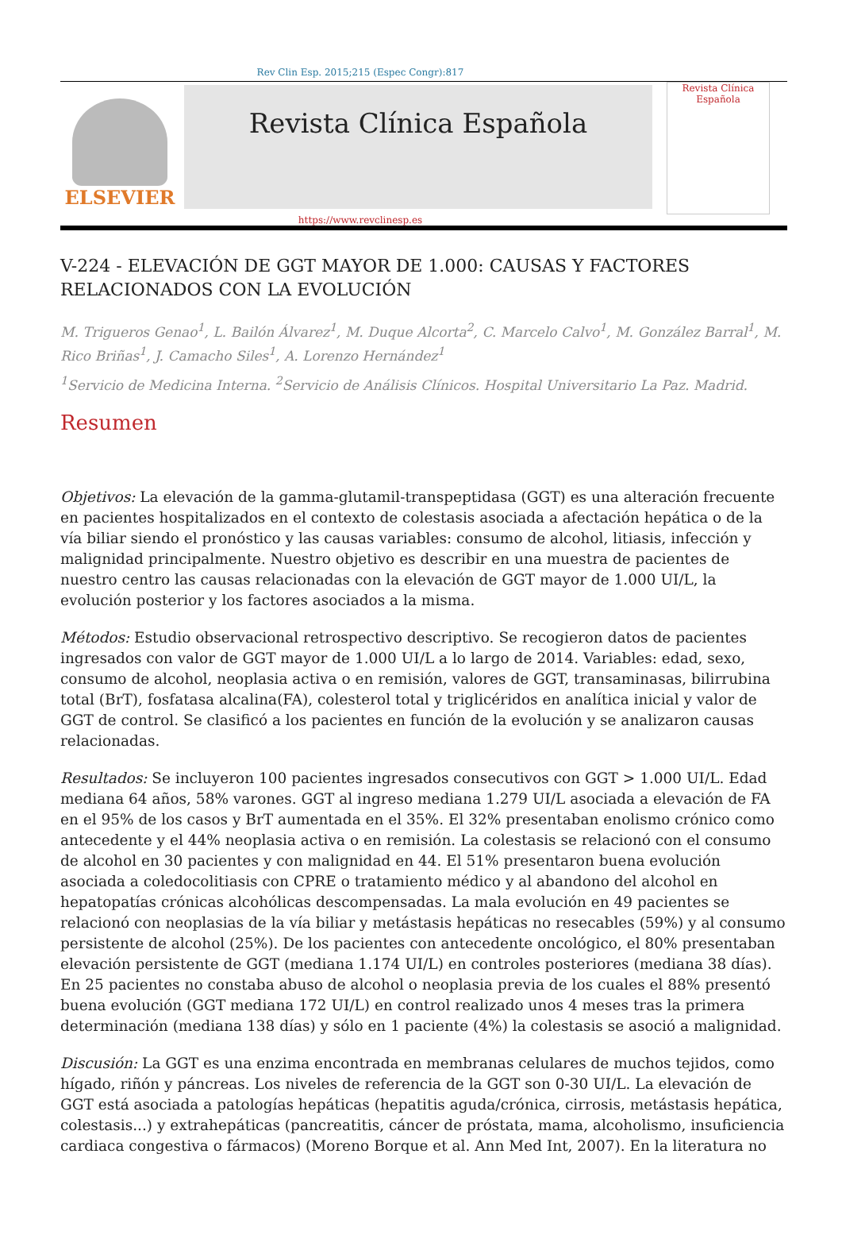Rev Clin Esp. 2015;215 (Espec Congr):817
ELSEVIER
Revista Clínica Española
Revista Clínica
Española
https://www.revclinesp.es
V-224 - ELEVACIÓN DE GGT MAYOR DE 1.000: CAUSAS Y FACTORES RELACIONADOS CON LA EVOLUCIÓN
M. Trigueros Genao<sup>1</sup>, L. Bailón Álvarez<sup>1</sup>, M. Duque Alcorta<sup>2</sup>, C. Marcelo Calvo<sup>1</sup>, M. González Barral<sup>1</sup>, M. Rico Briñas<sup>1</sup>, J. Camacho Siles<sup>1</sup>, A. Lorenzo Hernández<sup>1</sup>
<sup>1</sup> Servicio de Medicina Interna. <sup>2</sup>Servicio de Análisis Clínicos. Hospital Universitario La Paz. Madrid.
Resumen
Objetivos: La elevación de la gamma-glutamil-transpeptidasa (GGT) es una alteración frecuente en pacientes hospitalizados en el contexto de colestasis asociada a afectación hepática o de la vía biliar siendo el pronóstico y las causas variables: consumo de alcohol, litiasis, infección y malignidad principalmente. Nuestro objetivo es describir en una muestra de pacientes de nuestro centro las causas relacionadas con la elevación de GGT mayor de 1.000 UI/L, la evolución posterior y los factores asociados a la misma.
Métodos: Estudio observacional retrospectivo descriptivo. Se recogieron datos de pacientes ingresados con valor de GGT mayor de 1.000 UI/L a lo largo de 2014. Variables: edad, sexo, consumo de alcohol, neoplasia activa o en remisión, valores de GGT, transaminasas, bilirrubina total (BrT), fosfatasa alcalina(FA), colesterol total y triglicéridos en analítica inicial y valor de GGT de control. Se clasificó a los pacientes en función de la evolución y se analizaron causas relacionadas.
Resultados: Se incluyeron 100 pacientes ingresados consecutivos con GGT > 1.000 UI/L. Edad mediana 64 años, 58% varones. GGT al ingreso mediana 1.279 UI/L asociada a elevación de FA en el 95% de los casos y BrT aumentada en el 35%. El 32% presentaban enolismo crónico como antecedente y el 44% neoplasia activa o en remisión. La colestasis se relacionó con el consumo de alcohol en 30 pacientes y con malignidad en 44. El 51% presentaron buena evolución asociada a coledocolitiasis con CPRE o tratamiento médico y al abandono del alcohol en hepatopatías crónicas alcohólicas descompensadas. La mala evolución en 49 pacientes se relacionó con neoplasias de la vía biliar y metástasis hepáticas no resecables (59%) y al consumo persistente de alcohol (25%). De los pacientes con antecedente oncológico, el 80% presentaban elevación persistente de GGT (mediana 1.174 UI/L) en controles posteriores (mediana 38 días). En 25 pacientes no constaba abuso de alcohol o neoplasia previa de los cuales el 88% presentó buena evolución (GGT mediana 172 UI/L) en control realizado unos 4 meses tras la primera determinación (mediana 138 días) y sólo en 1 paciente (4%) la colestasis se asoció a malignidad.
Discusión: La GGT es una enzima encontrada en membranas celulares de muchos tejidos, como hígado, riñón y páncreas. Los niveles de referencia de la GGT son 0-30 UI/L. La elevación de GGT está asociada a patologías hepáticas (hepatitis aguda/crónica, cirrosis, metástasis hepática, colestasis...) y extrahepáticas (pancreatitis, cáncer de próstata, mama, alcoholismo, insuficiencia cardiaca congestiva o fármacos) (Moreno Borque et al. Ann Med Int, 2007). En la literatura no